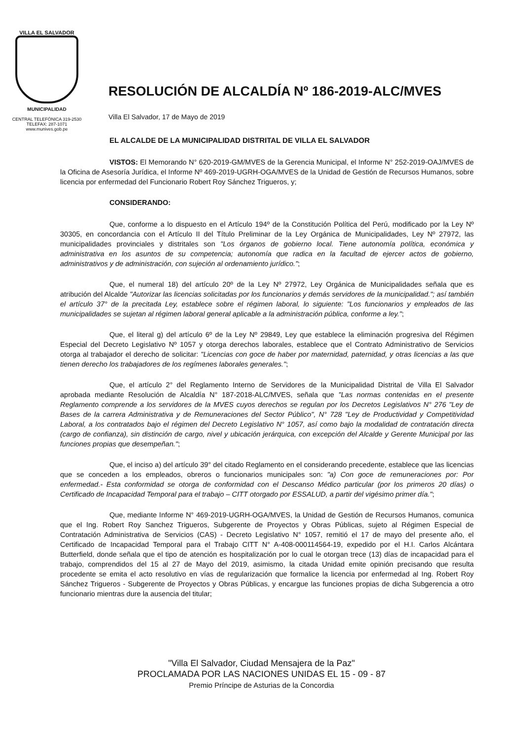VILLA EL SALVADOR
MUNICIPALIDAD
CENTRAL TELEFÓNICA 319-2530
TELEFAX: 287-1071
www.munives.gob.pe
RESOLUCIÓN DE ALCALDÍA Nº 186-2019-ALC/MVES
Villa El Salvador, 17 de Mayo de 2019
EL ALCALDE DE LA MUNICIPALIDAD DISTRITAL DE VILLA EL SALVADOR
VISTOS: El Memorando N° 620-2019-GM/MVES de la Gerencia Municipal, el Informe N° 252-2019-OAJ/MVES de la Oficina de Asesoría Jurídica, el Informe Nº 469-2019-UGRH-OGA/MVES de la Unidad de Gestión de Recursos Humanos, sobre licencia por enfermedad del Funcionario Robert Roy Sánchez Trigueros, y;
CONSIDERANDO:
Que, conforme a lo dispuesto en el Artículo 194º de la Constitución Política del Perú, modificado por la Ley Nº 30305, en concordancia con el Artículo II del Título Preliminar de la Ley Orgánica de Municipalidades, Ley Nº 27972, las municipalidades provinciales y distritales son "Los órganos de gobierno local. Tiene autonomía política, económica y administrativa en los asuntos de su competencia; autonomía que radica en la facultad de ejercer actos de gobierno, administrativos y de administración, con sujeción al ordenamiento jurídico.";
Que, el numeral 18) del artículo 20º de la Ley Nº 27972, Ley Orgánica de Municipalidades señala que es atribución del Alcalde "Autorizar las licencias solicitadas por los funcionarios y demás servidores de la municipalidad."; así también el artículo 37° de la precitada Ley, establece sobre el régimen laboral, lo siguiente: "Los funcionarios y empleados de las municipalidades se sujetan al régimen laboral general aplicable a la administración pública, conforme a ley.";
Que, el literal g) del artículo 6º de la Ley Nº 29849, Ley que establece la eliminación progresiva del Régimen Especial del Decreto Legislativo Nº 1057 y otorga derechos laborales, establece que el Contrato Administrativo de Servicios otorga al trabajador el derecho de solicitar: "Licencias con goce de haber por maternidad, paternidad, y otras licencias a las que tienen derecho los trabajadores de los regímenes laborales generales.";
Que, el artículo 2° del Reglamento Interno de Servidores de la Municipalidad Distrital de Villa El Salvador aprobada mediante Resolución de Alcaldía N° 187-2018-ALC/MVES, señala que "Las normas contenidas en el presente Reglamento comprende a los servidores de la MVES cuyos derechos se regulan por los Decretos Legislativos N° 276 "Ley de Bases de la carrera Administrativa y de Remuneraciones del Sector Público", N° 728 "Ley de Productividad y Competitividad Laboral, a los contratados bajo el régimen del Decreto Legislativo N° 1057, así como bajo la modalidad de contratación directa (cargo de confianza), sin distinción de cargo, nivel y ubicación jerárquica, con excepción del Alcalde y Gerente Municipal por las funciones propias que desempeñan.";
Que, el inciso a) del artículo 39° del citado Reglamento en el considerando precedente, establece que las licencias que se conceden a los empleados, obreros o funcionarios municipales son: "a) Con goce de remuneraciones por: Por enfermedad.- Esta conformidad se otorga de conformidad con el Descanso Médico particular (por los primeros 20 días) o Certificado de Incapacidad Temporal para el trabajo – CITT otorgado por ESSALUD, a partir del vigésimo primer día.";
Que, mediante Informe N° 469-2019-UGRH-OGA/MVES, la Unidad de Gestión de Recursos Humanos, comunica que el Ing. Robert Roy Sanchez Trigueros, Subgerente de Proyectos y Obras Públicas, sujeto al Régimen Especial de Contratación Administrativa de Servicios (CAS) - Decreto Legislativo N° 1057, remitió el 17 de mayo del presente año, el Certificado de Incapacidad Temporal para el Trabajo CITT N° A-408-000114564-19, expedido por el H.I. Carlos Alcántara Butterfield, donde señala que el tipo de atención es hospitalización por lo cual le otorgan trece (13) días de incapacidad para el trabajo, comprendidos del 15 al 27 de Mayo del 2019, asimismo, la citada Unidad emite opinión precisando que resulta procedente se emita el acto resolutivo en vías de regularización que formalice la licencia por enfermedad al Ing. Robert Roy Sánchez Trigueros - Subgerente de Proyectos y Obras Públicas, y encargue las funciones propias de dicha Subgerencia a otro funcionario mientras dure la ausencia del titular;
"Villa El Salvador, Ciudad Mensajera de la Paz"
PROCLAMADA POR LAS NACIONES UNIDAS EL 15 - 09 - 87
Premio Príncipe de Asturias de la Concordia